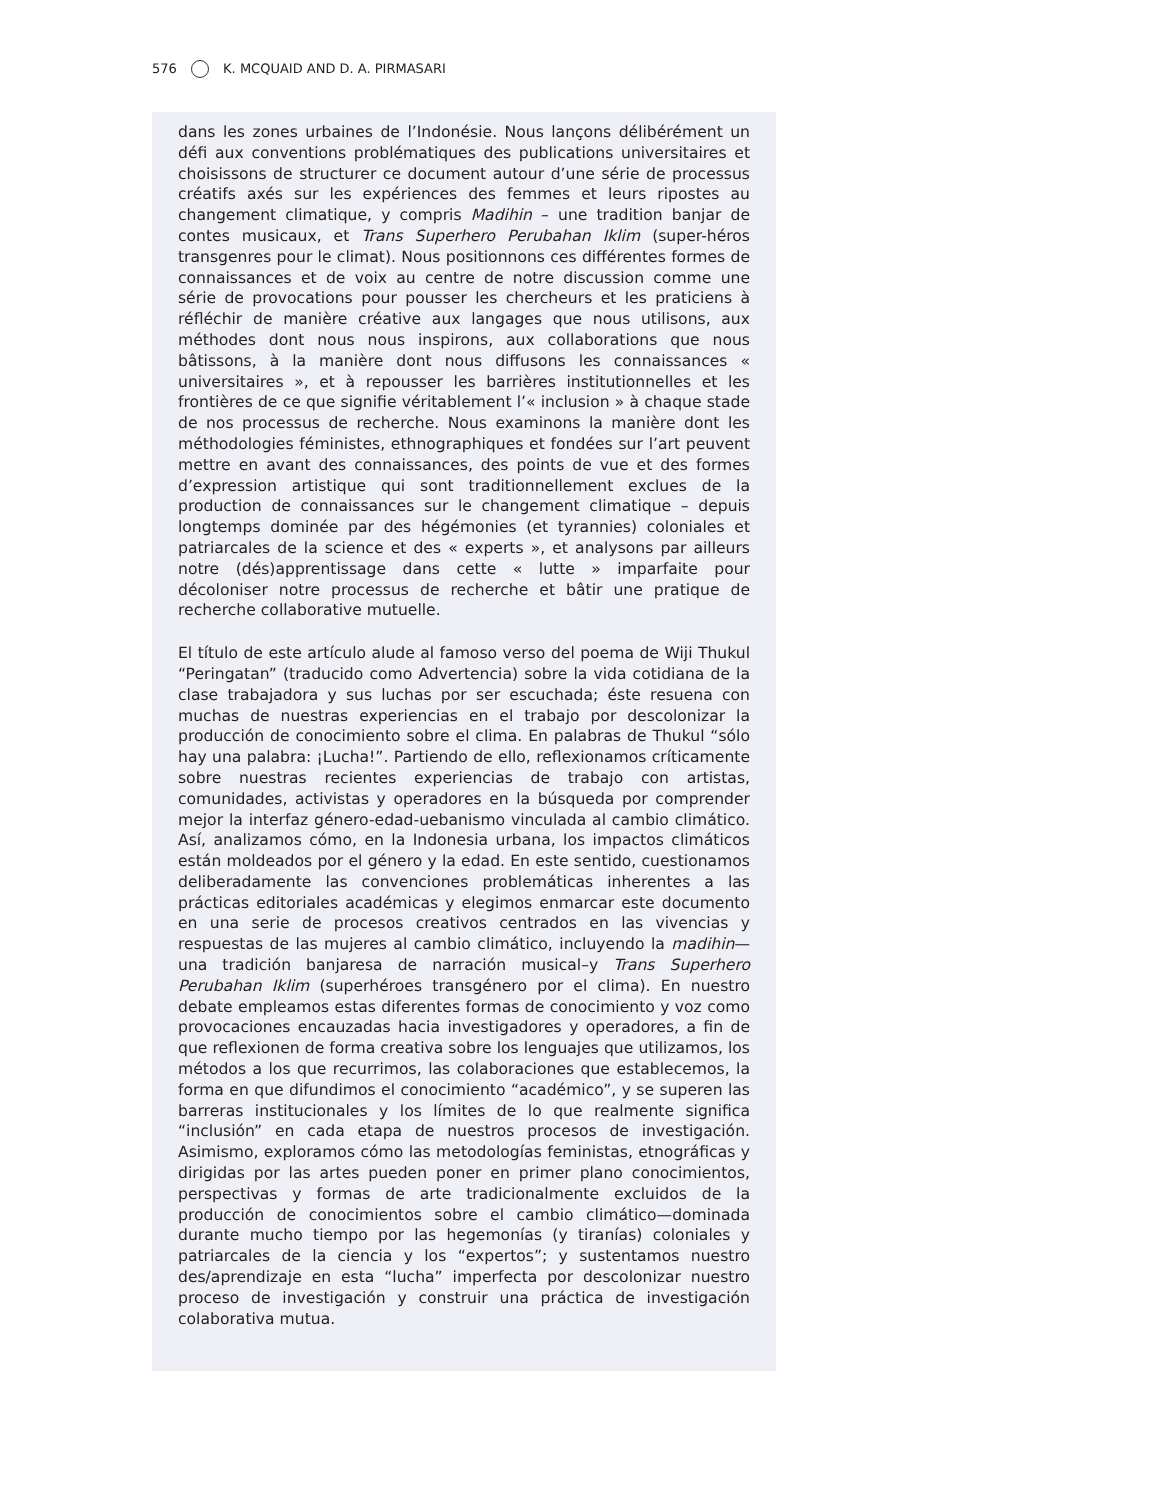576 K. MCQUAID AND D. A. PIRMASARI
dans les zones urbaines de l’Indonésie. Nous lançons délibérément un défi aux conventions problématiques des publications universitaires et choisissons de structurer ce document autour d’une série de processus créatifs axés sur les expériences des femmes et leurs ripostes au changement climatique, y compris Madihin – une tradition banjar de contes musicaux, et Trans Superhero Perubahan Iklim (super-héros transgenres pour le climat). Nous positionnons ces différentes formes de connaissances et de voix au centre de notre discussion comme une série de provocations pour pousser les chercheurs et les praticiens à réfléchir de manière créative aux langages que nous utilisons, aux méthodes dont nous nous inspirons, aux collaborations que nous bâtissons, à la manière dont nous diffusons les connaissances « universitaires », et à repousser les barrières institutionnelles et les frontières de ce que signifie véritablement l’« inclusion » à chaque stade de nos processus de recherche. Nous examinons la manière dont les méthodologies féministes, ethnographiques et fondées sur l’art peuvent mettre en avant des connaissances, des points de vue et des formes d’expression artistique qui sont traditionnellement exclues de la production de connaissances sur le changement climatique – depuis longtemps dominée par des hégémonies (et tyrannies) coloniales et patriarcales de la science et des « experts », et analysons par ailleurs notre (dés)apprentissage dans cette « lutte » imparfaite pour décoloniser notre processus de recherche et bâtir une pratique de recherche collaborative mutuelle.
El título de este artículo alude al famoso verso del poema de Wiji Thukul “Peringatan” (traducido como Advertencia) sobre la vida cotidiana de la clase trabajadora y sus luchas por ser escuchada; éste resuena con muchas de nuestras experiencias en el trabajo por descolonizar la producción de conocimiento sobre el clima. En palabras de Thukul “sólo hay una palabra: ¡Lucha!”. Partiendo de ello, reflexionamos críticamente sobre nuestras recientes experiencias de trabajo con artistas, comunidades, activistas y operadores en la búsqueda por comprender mejor la interfaz género-edad-uebanismo vinculada al cambio climático. Así, analizamos cómo, en la Indonesia urbana, los impactos climáticos están moldeados por el género y la edad. En este sentido, cuestionamos deliberadamente las convenciones problemáticas inherentes a las prácticas editoriales académicas y elegimos enmarcar este documento en una serie de procesos creativos centrados en las vivencias y respuestas de las mujeres al cambio climático, incluyendo la madihin—una tradición banjaresa de narración musical–y Trans Superhero Perubahan Iklim (superhéroes transgénero por el clima). En nuestro debate empleamos estas diferentes formas de conocimiento y voz como provocaciones encauzadas hacia investigadores y operadores, a fin de que reflexionen de forma creativa sobre los lenguajes que utilizamos, los métodos a los que recurrimos, las colaboraciones que establecemos, la forma en que difundimos el conocimiento “académico”, y se superen las barreras institucionales y los límites de lo que realmente significa “inclusión” en cada etapa de nuestros procesos de investigación. Asimismo, exploramos cómo las metodologías feministas, etnográficas y dirigidas por las artes pueden poner en primer plano conocimientos, perspectivas y formas de arte tradicionalmente excluidos de la producción de conocimientos sobre el cambio climático—dominada durante mucho tiempo por las hegemonías (y tiranías) coloniales y patriarcales de la ciencia y los “expertos”; y sustentamos nuestro des/aprendizaje en esta “lucha” imperfecta por descolonizar nuestro proceso de investigación y construir una práctica de investigación colaborativa mutua.